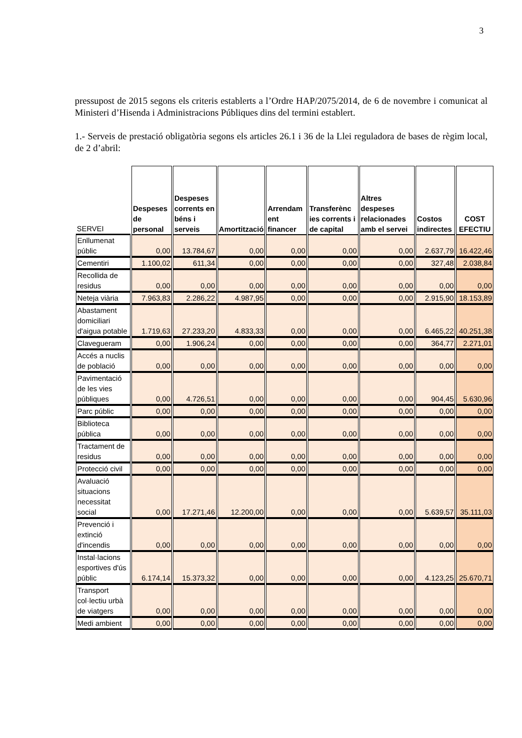3
pressupost de 2015 segons els criteris establerts a l’Ordre HAP/2075/2014, de 6 de novembre i comunicat al Ministeri d’Hisenda i Administracions Públiques dins del termini establert.
1.- Serveis de prestació obligatòria segons els articles 26.1 i 36 de la Llei reguladora de bases de règim local, de 2 d’abril:
| SERVEI | Despeses de personal | Despeses corrents en béns i serveis | Amortització | Arrendam ent financer | Transferènc ies corrents i de capital | Altres despeses relacionades amb el servei | Costos indirectes | COST EFECTIU |
| --- | --- | --- | --- | --- | --- | --- | --- | --- |
| Enllumenat públic | 0,00 | 13.784,67 | 0,00 | 0,00 | 0,00 | 0,00 | 2.637,79 | 16.422,46 |
| Cementiri | 1.100,02 | 611,34 | 0,00 | 0,00 | 0,00 | 0,00 | 327,48 | 2.038,84 |
| Recollida de residus | 0,00 | 0,00 | 0,00 | 0,00 | 0,00 | 0,00 | 0,00 | 0,00 |
| Neteja viària | 7.963,83 | 2.286,22 | 4.987,95 | 0,00 | 0,00 | 0,00 | 2.915,90 | 18.153,89 |
| Abastament domiciliari d'aigua potable | 1.719,63 | 27.233,20 | 4.833,33 | 0,00 | 0,00 | 0,00 | 6.465,22 | 40.251,38 |
| Clavegueram | 0,00 | 1.906,24 | 0,00 | 0,00 | 0,00 | 0,00 | 364,77 | 2.271,01 |
| Accés a nuclis de població | 0,00 | 0,00 | 0,00 | 0,00 | 0,00 | 0,00 | 0,00 | 0,00 |
| Pavimentació de les vies públiques | 0,00 | 4.726,51 | 0,00 | 0,00 | 0,00 | 0,00 | 904,45 | 5.630,96 |
| Parc públic | 0,00 | 0,00 | 0,00 | 0,00 | 0,00 | 0,00 | 0,00 | 0,00 |
| Biblioteca pública | 0,00 | 0,00 | 0,00 | 0,00 | 0,00 | 0,00 | 0,00 | 0,00 |
| Tractament de residus | 0,00 | 0,00 | 0,00 | 0,00 | 0,00 | 0,00 | 0,00 | 0,00 |
| Protecció civil | 0,00 | 0,00 | 0,00 | 0,00 | 0,00 | 0,00 | 0,00 | 0,00 |
| Avaluació situacions necessitat social | 0,00 | 17.271,46 | 12.200,00 | 0,00 | 0,00 | 0,00 | 5.639,57 | 35.111,03 |
| Prevenció i extinció d'incendis | 0,00 | 0,00 | 0,00 | 0,00 | 0,00 | 0,00 | 0,00 | 0,00 |
| Instal·lacions esportives d'ús públic | 6.174,14 | 15.373,32 | 0,00 | 0,00 | 0,00 | 0,00 | 4.123,25 | 25.670,71 |
| Transport col·lectiu urbà de viatgers | 0,00 | 0,00 | 0,00 | 0,00 | 0,00 | 0,00 | 0,00 | 0,00 |
| Medi ambient | 0,00 | 0,00 | 0,00 | 0,00 | 0,00 | 0,00 | 0,00 | 0,00 |